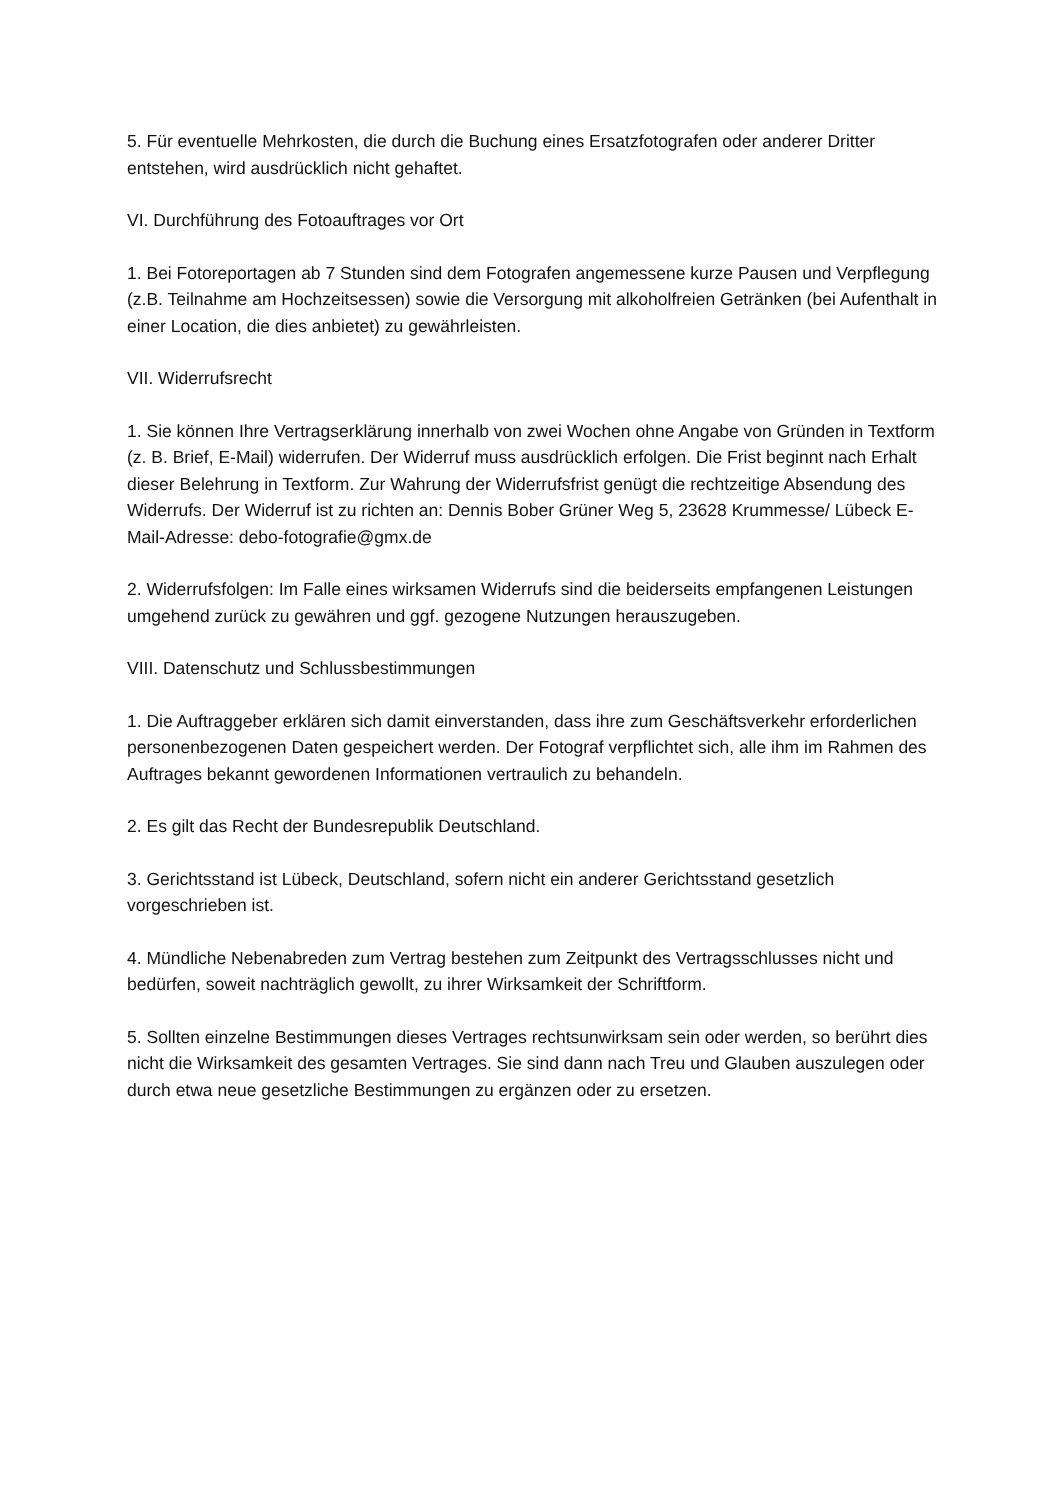5. Für eventuelle Mehrkosten, die durch die Buchung eines Ersatzfotografen oder anderer Dritter entstehen, wird ausdrücklich nicht gehaftet.
VI. Durchführung des Fotoauftrages vor Ort
1. Bei Fotoreportagen ab 7 Stunden sind dem Fotografen angemessene kurze Pausen und Verpflegung (z.B. Teilnahme am Hochzeitsessen) sowie die Versorgung mit alkoholfreien Getränken (bei Aufenthalt in einer Location, die dies anbietet) zu gewährleisten.
VII. Widerrufsrecht
1. Sie können Ihre Vertragserklärung innerhalb von zwei Wochen ohne Angabe von Gründen in Textform (z. B. Brief, E-Mail) widerrufen. Der Widerruf muss ausdrücklich erfolgen. Die Frist beginnt nach Erhalt dieser Belehrung in Textform. Zur Wahrung der Widerrufsfrist genügt die rechtzeitige Absendung des Widerrufs. Der Widerruf ist zu richten an: Dennis Bober Grüner Weg 5, 23628 Krummesse/ Lübeck E-Mail-Adresse: debo-fotografie@gmx.de
2. Widerrufsfolgen: Im Falle eines wirksamen Widerrufs sind die beiderseits empfangenen Leistungen umgehend zurück zu gewähren und ggf. gezogene Nutzungen herauszugeben.
VIII. Datenschutz und Schlussbestimmungen
1. Die Auftraggeber erklären sich damit einverstanden, dass ihre zum Geschäftsverkehr erforderlichen personenbezogenen Daten gespeichert werden. Der Fotograf verpflichtet sich, alle ihm im Rahmen des Auftrages bekannt gewordenen Informationen vertraulich zu behandeln.
2. Es gilt das Recht der Bundesrepublik Deutschland.
3. Gerichtsstand ist Lübeck, Deutschland, sofern nicht ein anderer Gerichtsstand gesetzlich vorgeschrieben ist.
4. Mündliche Nebenabreden zum Vertrag bestehen zum Zeitpunkt des Vertragsschlusses nicht und bedürfen, soweit nachträglich gewollt, zu ihrer Wirksamkeit der Schriftform.
5. Sollten einzelne Bestimmungen dieses Vertrages rechtsunwirksam sein oder werden, so berührt dies nicht die Wirksamkeit des gesamten Vertrages. Sie sind dann nach Treu und Glauben auszulegen oder durch etwa neue gesetzliche Bestimmungen zu ergänzen oder zu ersetzen.